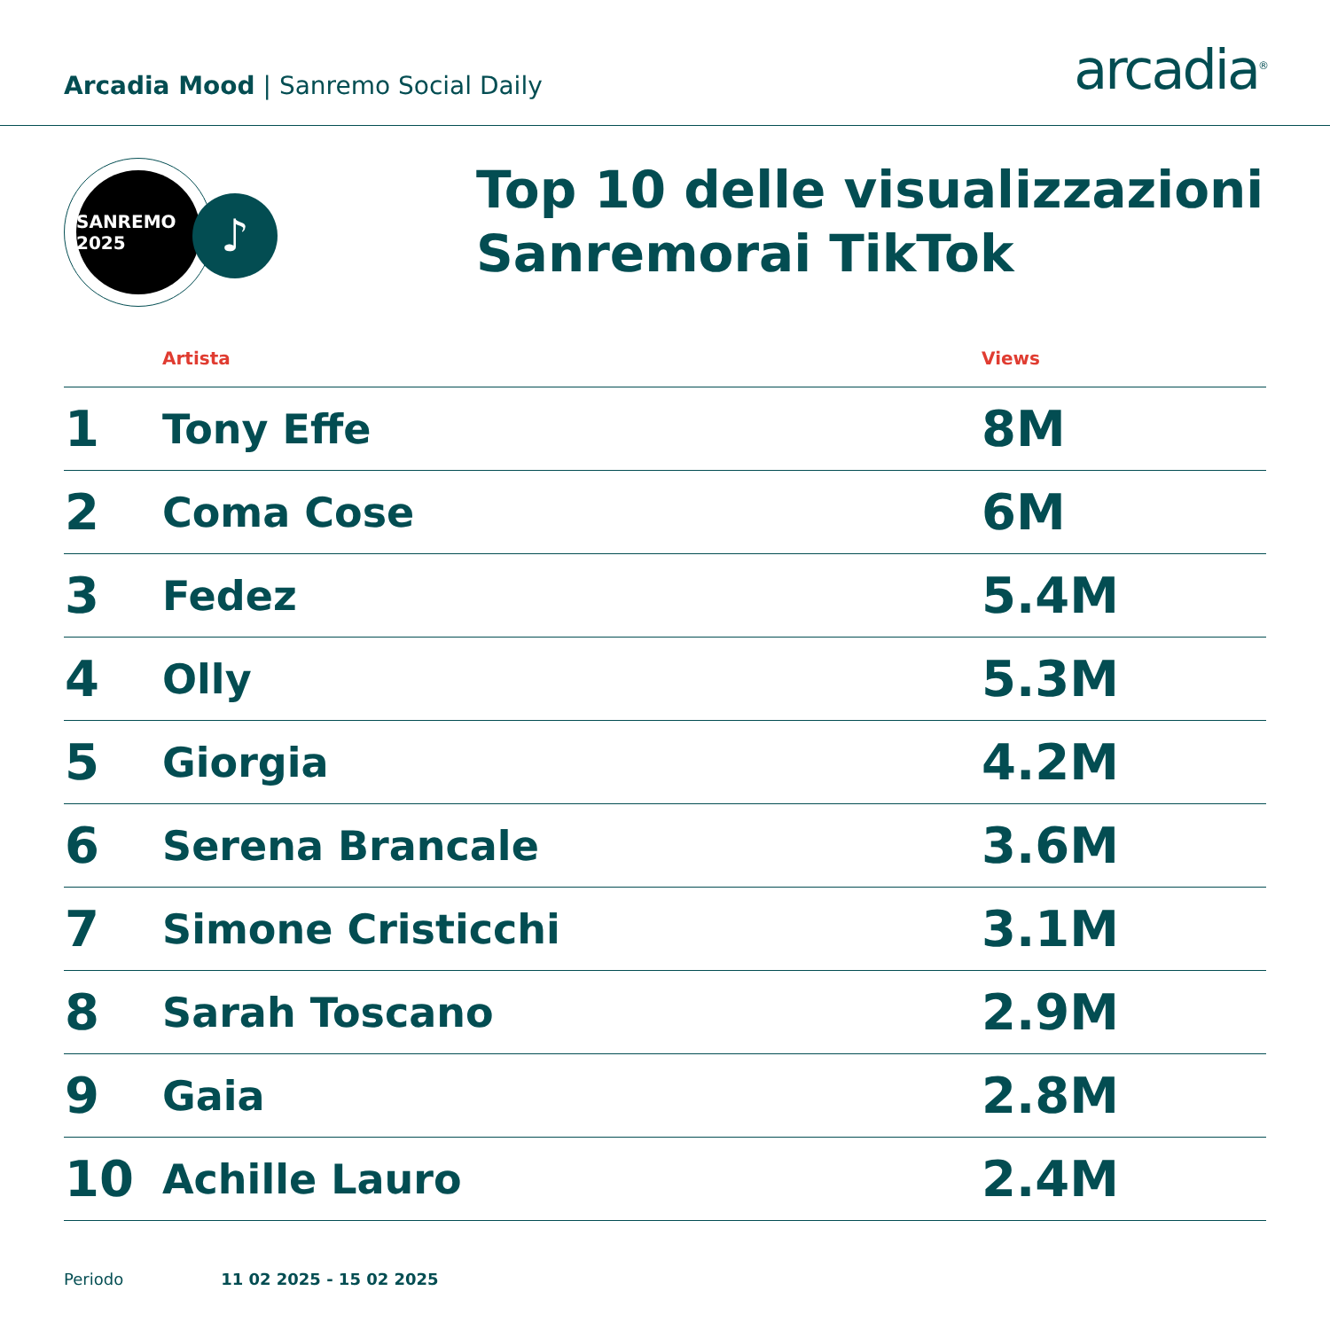Arcadia Mood | Sanremo Social Daily
arcadia<sup>®</sup>
SANREMO 2025
♪
Top 10 delle visualizzazioni
Sanremorai TikTok
| | Artista | Views |
| --- | --- | --- |
| 1 | Tony Effe | 8M |
| 2 | Coma Cose | 6M |
| 3 | Fedez | 5.4M |
| 4 | Olly | 5.3M |
| 5 | Giorgia | 4.2M |
| 6 | Serena Brancale | 3.6M |
| 7 | Simone Cristicchi | 3.1M |
| 8 | Sarah Toscano | 2.9M |
| 9 | Gaia | 2.8M |
| 10 | Achille Lauro | 2.4M |
Periodo 11 02 2025 - 15 02 2025